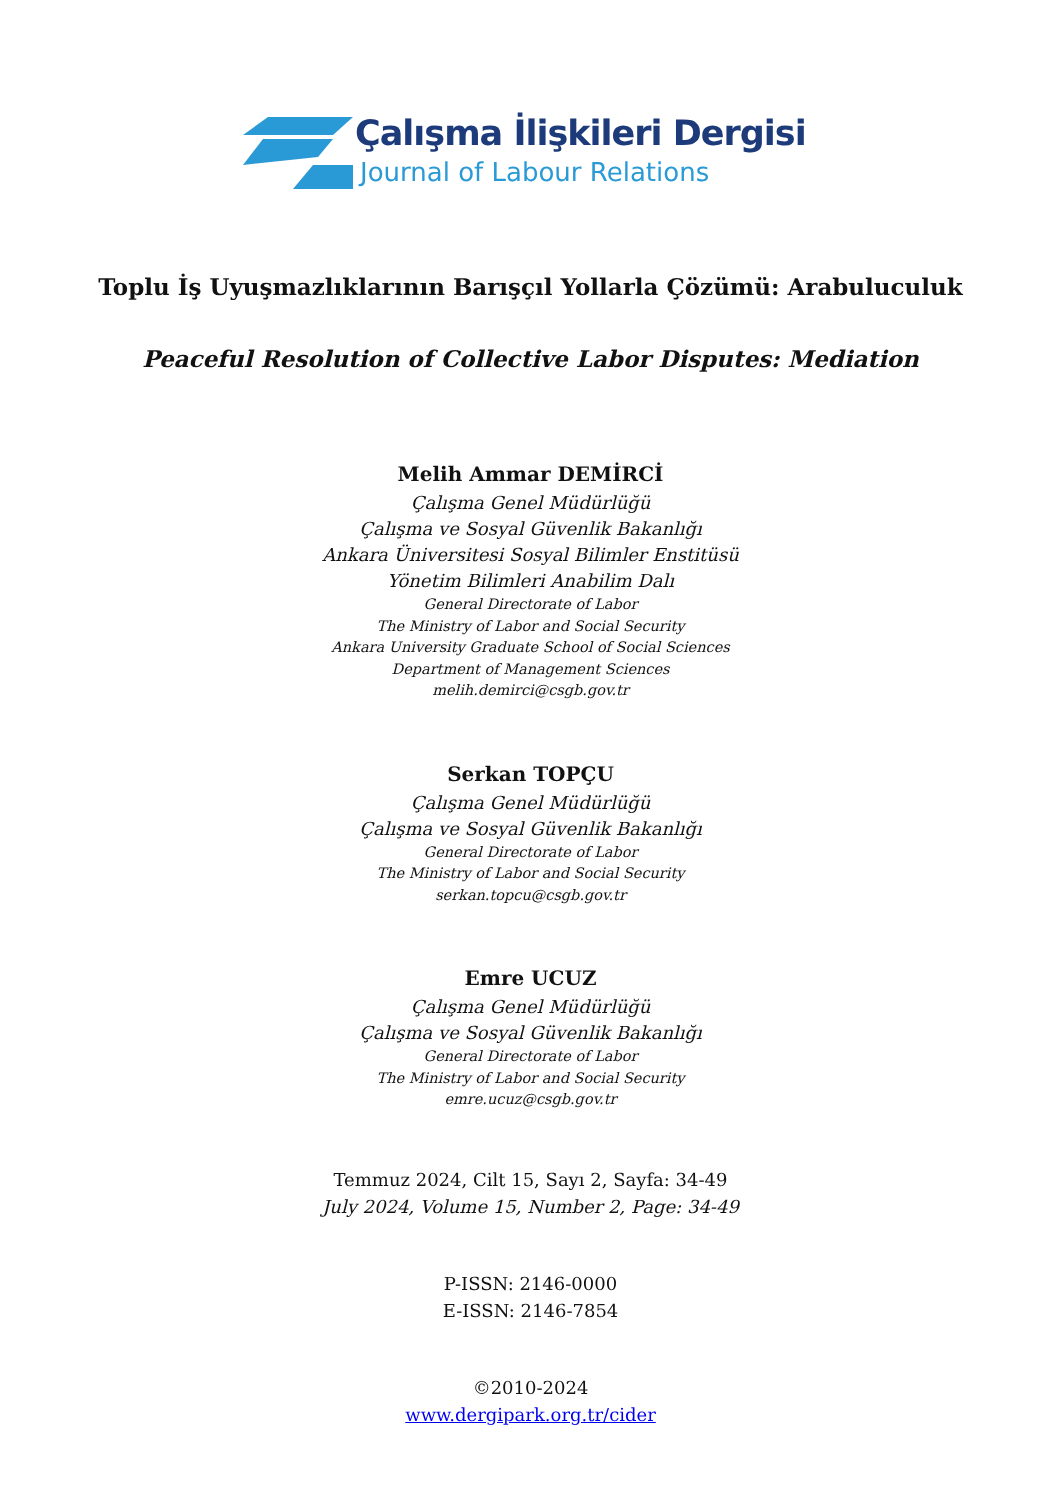Çalışma İlişkileri Dergisi
Journal of Labour Relations
Toplu İş Uyuşmazlıklarının Barışçıl Yollarla Çözümü: Arabuluculuk
Peaceful Resolution of Collective Labor Disputes: Mediation
Melih Ammar DEMİRCİ
Çalışma Genel Müdürlüğü
Çalışma ve Sosyal Güvenlik Bakanlığı
Ankara Üniversitesi Sosyal Bilimler Enstitüsü
Yönetim Bilimleri Anabilim Dalı
General Directorate of Labor
The Ministry of Labor and Social Security
Ankara University Graduate School of Social Sciences
Department of Management Sciences
melih.demirci@csgb.gov.tr
Serkan TOPÇU
Çalışma Genel Müdürlüğü
Çalışma ve Sosyal Güvenlik Bakanlığı
General Directorate of Labor
The Ministry of Labor and Social Security
serkan.topcu@csgb.gov.tr
Emre UCUZ
Çalışma Genel Müdürlüğü
Çalışma ve Sosyal Güvenlik Bakanlığı
General Directorate of Labor
The Ministry of Labor and Social Security
emre.ucuz@csgb.gov.tr
Temmuz 2024, Cilt 15, Sayı 2, Sayfa: 34-49
July 2024, Volume 15, Number 2, Page: 34-49
P-ISSN: 2146-0000
E-ISSN: 2146-7854
©2010-2024
www.dergipark.org.tr/cider